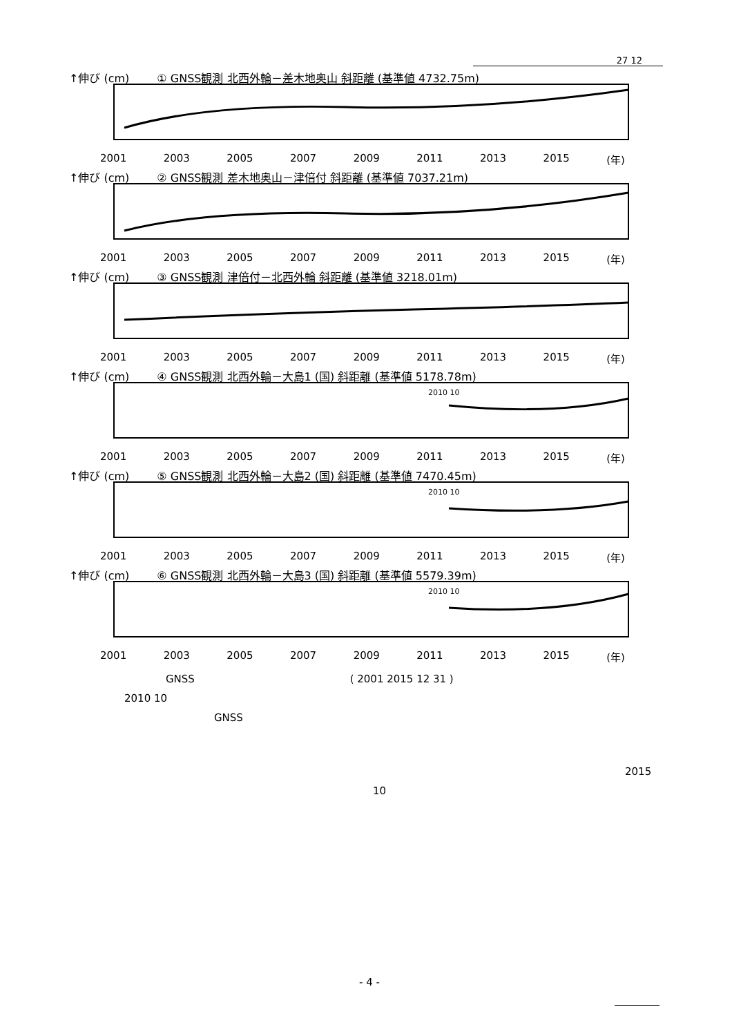27 12
↑伸び (cm) ① GNSS観測 北西外輪－差木地奥山 斜距離 (基準値 4732.75m)
2001 2003 2005 2007 2009 2011 2013 2015 (年)
↑伸び (cm) ② GNSS観測 差木地奥山－津倍付 斜距離 (基準値 7037.21m)
2001 2003 2005 2007 2009 2011 2013 2015 (年)
↑伸び (cm) ③ GNSS観測 津倍付－北西外輪 斜距離 (基準値 3218.01m)
2001 2003 2005 2007 2009 2011 2013 2015 (年)
↑伸び (cm) ④ GNSS観測 北西外輪－大島1 (国) 斜距離 (基準値 5178.78m)
2010 10
2001 2003 2005 2007 2009 2011 2013 2015 (年)
↑伸び (cm) ⑤ GNSS観測 北西外輪－大島2 (国) 斜距離 (基準値 7470.45m)
2010 10
2001 2003 2005 2007 2009 2011 2013 2015 (年)
↑伸び (cm) ⑥ GNSS観測 北西外輪－大島3 (国) 斜距離 (基準値 5579.39m)
2010 10
2001 2003 2005 2007 2009 2011 2013 2015 (年)
GNSS ( 2001 2015 12 31 )
2010 10
GNSS
2015
10
- 4 -